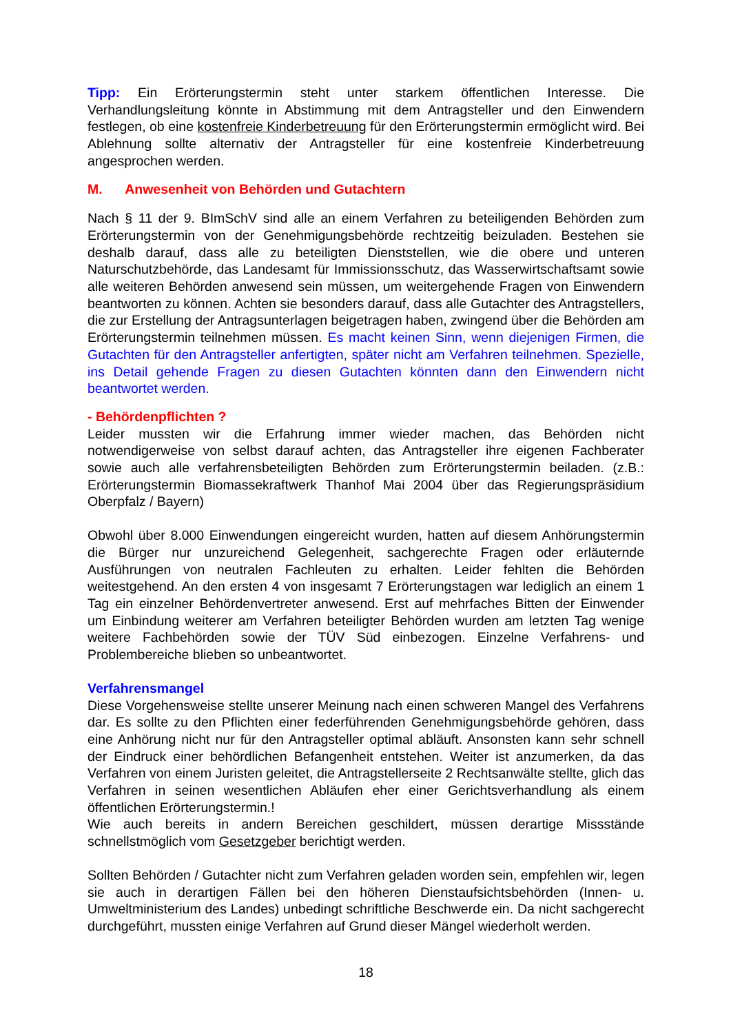Tipp: Ein Erörterungstermin steht unter starkem öffentlichen Interesse. Die Verhandlungsleitung könnte in Abstimmung mit dem Antragsteller und den Einwendern festlegen, ob eine kostenfreie Kinderbetreuung für den Erörterungstermin ermöglicht wird. Bei Ablehnung sollte alternativ der Antragsteller für eine kostenfreie Kinderbetreuung angesprochen werden.
M. Anwesenheit von Behörden und Gutachtern
Nach § 11 der 9. BImSchV sind alle an einem Verfahren zu beteiligenden Behörden zum Erörterungstermin von der Genehmigungsbehörde rechtzeitig beizuladen. Bestehen sie deshalb darauf, dass alle zu beteiligten Dienststellen, wie die obere und unteren Naturschutzbehörde, das Landesamt für Immissionsschutz, das Wasserwirtschaftsamt sowie alle weiteren Behörden anwesend sein müssen, um weitergehende Fragen von Einwendern beantworten zu können. Achten sie besonders darauf, dass alle Gutachter des Antragstellers, die zur Erstellung der Antragsunterlagen beigetragen haben, zwingend über die Behörden am Erörterungstermin teilnehmen müssen. Es macht keinen Sinn, wenn diejenigen Firmen, die Gutachten für den Antragsteller anfertigten, später nicht am Verfahren teilnehmen. Spezielle, ins Detail gehende Fragen zu diesen Gutachten könnten dann den Einwendern nicht beantwortet werden.
- Behördenpflichten ?
Leider mussten wir die Erfahrung immer wieder machen, das Behörden nicht notwendigerweise von selbst darauf achten, das Antragsteller ihre eigenen Fachberater sowie auch alle verfahrensbeteiligten Behörden zum Erörterungstermin beiladen. (z.B.: Erörterungstermin Biomassekraftwerk Thanhof Mai 2004 über das Regierungspräsidium Oberpfalz / Bayern)
Obwohl über 8.000 Einwendungen eingereicht wurden, hatten auf diesem Anhörungstermin die Bürger nur unzureichend Gelegenheit, sachgerechte Fragen oder erläuternde Ausführungen von neutralen Fachleuten zu erhalten. Leider fehlten die Behörden weitestgehend. An den ersten 4 von insgesamt 7 Erörterungstagen war lediglich an einem 1 Tag ein einzelner Behördenvertreter anwesend. Erst auf mehrfaches Bitten der Einwender um Einbindung weiterer am Verfahren beteiligter Behörden wurden am letzten Tag wenige weitere Fachbehörden sowie der TÜV Süd einbezogen. Einzelne Verfahrens- und Problembereiche blieben so unbeantwortet.
Verfahrensmangel
Diese Vorgehensweise stellte unserer Meinung nach einen schweren Mangel des Verfahrens dar. Es sollte zu den Pflichten einer federführenden Genehmigungsbehörde gehören, dass eine Anhörung nicht nur für den Antragsteller optimal abläuft. Ansonsten kann sehr schnell der Eindruck einer behördlichen Befangenheit entstehen. Weiter ist anzumerken, da das Verfahren von einem Juristen geleitet, die Antragstellerseite 2 Rechtsanwälte stellte, glich das Verfahren in seinen wesentlichen Abläufen eher einer Gerichtsverhandlung als einem öffentlichen Erörterungstermin.!
Wie auch bereits in andern Bereichen geschildert, müssen derartige Missstände schnellstmöglich vom Gesetzgeber berichtigt werden.
Sollten Behörden / Gutachter nicht zum Verfahren geladen worden sein, empfehlen wir, legen sie auch in derartigen Fällen bei den höheren Dienstaufsichtsbehörden (Innen- u. Umweltministerium des Landes) unbedingt schriftliche Beschwerde ein. Da nicht sachgerecht durchgeführt, mussten einige Verfahren auf Grund dieser Mängel wiederholt werden.
18